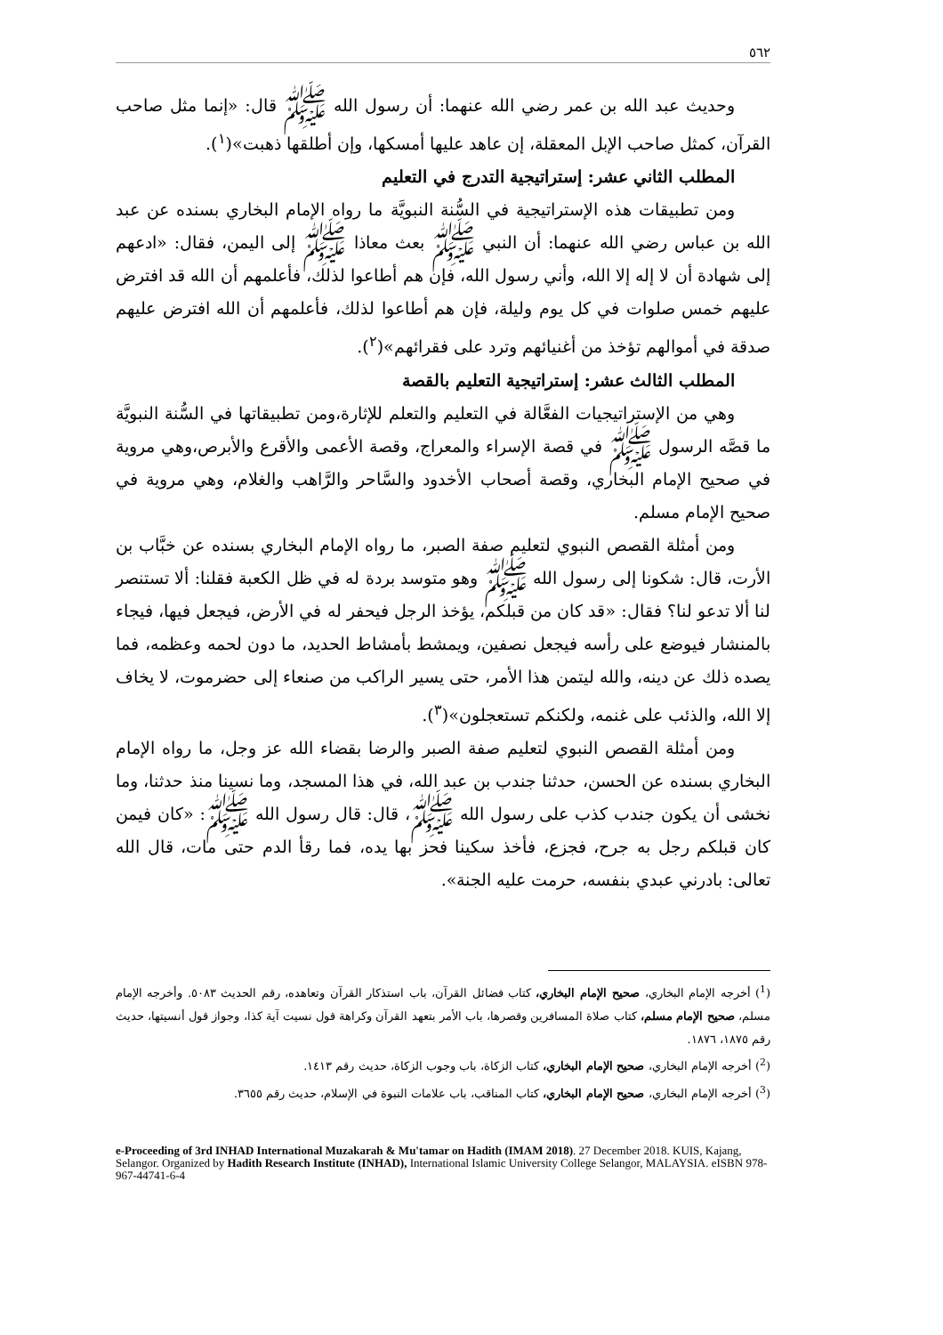٥٦٢
وحديث عبد الله بن عمر رضي الله عنهما: أن رسول الله ﷺ قال: «إنما مثل صاحب القرآن، كمثل صاحب الإبل المعقلة، إن عاهد عليها أمسكها، وإن أطلقها ذهبت»(<sup>١</sup>).
المطلب الثاني عشر: إستراتيجية التدرج في التعليم
ومن تطبيقات هذه الإستراتيجية في السُّنة النبويَّة ما رواه الإمام البخاري بسنده عن عبد الله بن عباس رضي الله عنهما: أن النبي ﷺ بعث معاذا ﷺ إلى اليمن، فقال: «ادعهم إلى شهادة أن لا إله إلا الله، وأني رسول الله، فإن هم أطاعوا لذلك، فأعلمهم أن الله قد افترض عليهم خمس صلوات في كل يوم وليلة، فإن هم أطاعوا لذلك، فأعلمهم أن الله افترض عليهم صدقة في أموالهم تؤخذ من أغنيائهم وترد على فقرائهم»(<sup>٢</sup>).
المطلب الثالث عشر: إستراتيجية التعليم بالقصة
وهي من الإستراتيجيات الفعَّالة في التعليم والتعلم للإثارة،ومن تطبيقاتها في السُّنة النبويَّة ما قصَّه الرسول ﷺ في قصة الإسراء والمعراج، وقصة الأعمى والأقرع والأبرص،وهي مروية في صحيح الإمام البخاري، وقصة أصحاب الأخدود والسَّاحر والرَّاهب والغلام، وهي مروية في صحيح الإمام مسلم.
ومن أمثلة القصص النبوي لتعليم صفة الصبر، ما رواه الإمام البخاري بسنده عن خبَّاب بن الأرت، قال: شكونا إلى رسول الله ﷺ وهو متوسد بردة له في ظل الكعبة فقلنا: ألا تستنصر لنا ألا تدعو لنا؟ فقال: «قد كان من قبلكم، يؤخذ الرجل فيحفر له في الأرض، فيجعل فيها، فيجاء بالمنشار فيوضع على رأسه فيجعل نصفين، ويمشط بأمشاط الحديد، ما دون لحمه وعظمه، فما يصده ذلك عن دينه، والله ليتمن هذا الأمر، حتى يسير الراكب من صنعاء إلى حضرموت، لا يخاف إلا الله، والذئب على غنمه، ولكنكم تستعجلون»(<sup>٣</sup>).
ومن أمثلة القصص النبوي لتعليم صفة الصبر والرضا بقضاء الله عز وجل، ما رواه الإمام البخاري بسنده عن الحسن، حدثنا جندب بن عبد الله، في هذا المسجد، وما نسينا منذ حدثنا، وما نخشى أن يكون جندب كذب على رسول الله ﷺ، قال: قال رسول الله ﷺ: «كان فيمن كان قبلكم رجل به جرح، فجزع، فأخذ سكينا فحز بها يده، فما رقأ الدم حتى مات، قال الله تعالى: بادرني عبدي بنفسه، حرمت عليه الجنة».
(<sup>1</sup>) أخرجه الإمام البخاري، صحيح الإمام البخاري، كتاب فضائل القرآن، باب استذكار القرآن وتعاهده، رقم الحديث ٥٠٨٣. وأخرجه الإمام مسلم، صحيح الإمام مسلم، كتاب صلاة المسافرين وقصرها، باب الأمر بتعهد القرآن وكراهة قول نسيت آية كذا، وجواز قول أنسيتها، حديث رقم ١٨٧٥، ١٨٧٦.
(<sup>2</sup>) أخرجه الإمام البخاري، صحيح الإمام البخاري، كتاب الزكاة، باب وجوب الزكاة، حديث رقم ١٤١٣.
(<sup>3</sup>) أخرجه الإمام البخاري، صحيح الإمام البخاري، كتاب المناقب، باب علامات النبوة في الإسلام، حديث رقم ٣٦٥٥.
e-Proceeding of 3rd INHAD International Muzakarah & Mu'tamar on Hadith (IMAM 2018). 27 December 2018. KUIS, Kajang, Selangor. Organized by Hadith Research Institute (INHAD), International Islamic University College Selangor, MALAYSIA. eISBN 978-967-44741-6-4